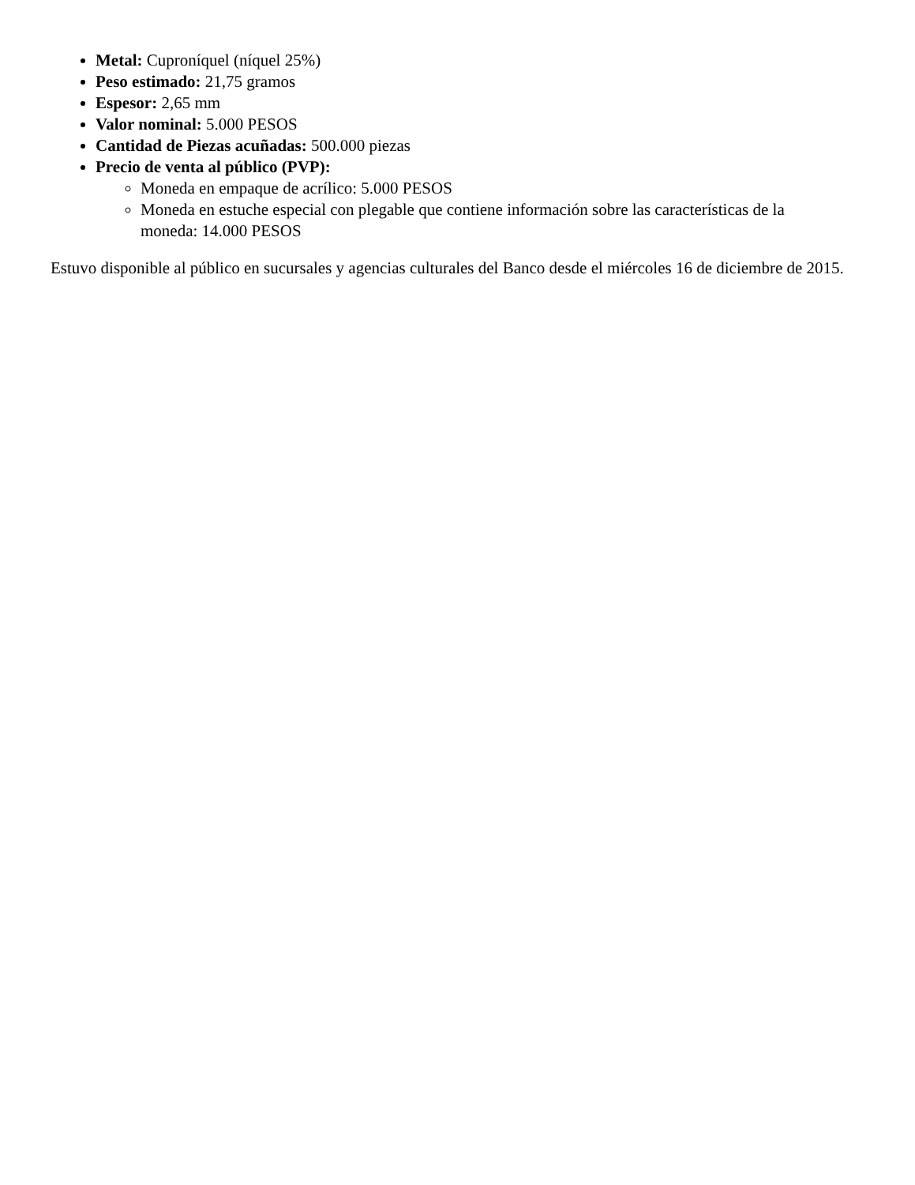Metal: Cuproníquel (níquel 25%)
Peso estimado: 21,75 gramos
Espesor: 2,65 mm
Valor nominal: 5.000 PESOS
Cantidad de Piezas acuñadas: 500.000 piezas
Precio de venta al público (PVP):
Moneda en empaque de acrílico: 5.000 PESOS
Moneda en estuche especial con plegable que contiene información sobre las características de la moneda: 14.000 PESOS
Estuvo disponible al público en sucursales y agencias culturales del Banco desde el miércoles 16 de diciembre de 2015.